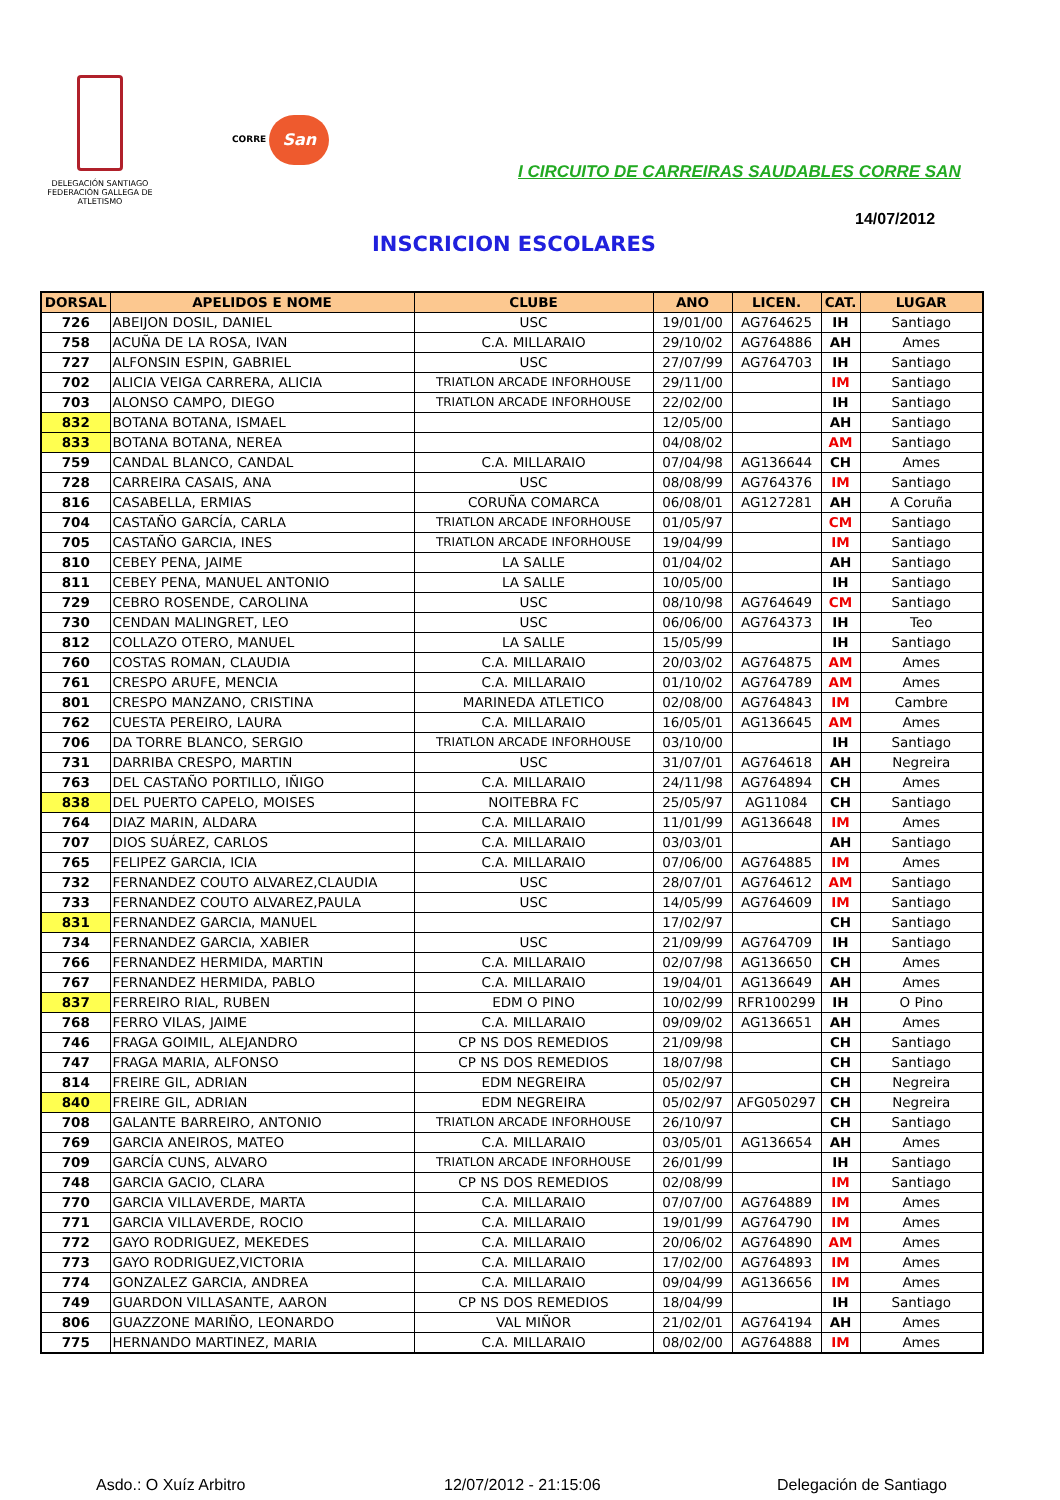DELEGACIÓN SANTIAGO
FEDERACIÓN GALLEGA DE ATLETISMO
CORRE San
I CIRCUITO DE CARREIRAS SAUDABLES CORRE SAN
14/07/2012
INSCRICION ESCOLARES
| DORSAL | APELIDOS E NOME | CLUBE | ANO | LICEN. | CAT. | LUGAR |
| --- | --- | --- | --- | --- | --- | --- |
| 726 | ABEIJON DOSIL, DANIEL | USC | 19/01/00 | AG764625 | IH | Santiago |
| 758 | ACUÑA DE LA ROSA, IVAN | C.A. MILLARAIO | 29/10/02 | AG764886 | AH | Ames |
| 727 | ALFONSIN ESPIN, GABRIEL | USC | 27/07/99 | AG764703 | IH | Santiago |
| 702 | ALICIA VEIGA CARRERA, ALICIA | TRIATLON ARCADE INFORHOUSE | 29/11/00 | | IM | Santiago |
| 703 | ALONSO CAMPO, DIEGO | TRIATLON ARCADE INFORHOUSE | 22/02/00 | | IH | Santiago |
| 832 | BOTANA BOTANA, ISMAEL | | 12/05/00 | | AH | Santiago |
| 833 | BOTANA BOTANA, NEREA | | 04/08/02 | | AM | Santiago |
| 759 | CANDAL BLANCO, CANDAL | C.A. MILLARAIO | 07/04/98 | AG136644 | CH | Ames |
| 728 | CARREIRA CASAIS, ANA | USC | 08/08/99 | AG764376 | IM | Santiago |
| 816 | CASABELLA, ERMIAS | CORUÑA COMARCA | 06/08/01 | AG127281 | AH | A Coruña |
| 704 | CASTAÑO GARCÍA, CARLA | TRIATLON ARCADE INFORHOUSE | 01/05/97 | | CM | Santiago |
| 705 | CASTAÑO GARCIA, INES | TRIATLON ARCADE INFORHOUSE | 19/04/99 | | IM | Santiago |
| 810 | CEBEY PENA, JAIME | LA SALLE | 01/04/02 | | AH | Santiago |
| 811 | CEBEY PENA, MANUEL ANTONIO | LA SALLE | 10/05/00 | | IH | Santiago |
| 729 | CEBRO ROSENDE, CAROLINA | USC | 08/10/98 | AG764649 | CM | Santiago |
| 730 | CENDAN MALINGRET, LEO | USC | 06/06/00 | AG764373 | IH | Teo |
| 812 | COLLAZO OTERO, MANUEL | LA SALLE | 15/05/99 | | IH | Santiago |
| 760 | COSTAS ROMAN, CLAUDIA | C.A. MILLARAIO | 20/03/02 | AG764875 | AM | Ames |
| 761 | CRESPO ARUFE, MENCIA | C.A. MILLARAIO | 01/10/02 | AG764789 | AM | Ames |
| 801 | CRESPO MANZANO, CRISTINA | MARINEDA ATLETICO | 02/08/00 | AG764843 | IM | Cambre |
| 762 | CUESTA PEREIRO, LAURA | C.A. MILLARAIO | 16/05/01 | AG136645 | AM | Ames |
| 706 | DA TORRE BLANCO, SERGIO | TRIATLON ARCADE INFORHOUSE | 03/10/00 | | IH | Santiago |
| 731 | DARRIBA CRESPO, MARTIN | USC | 31/07/01 | AG764618 | AH | Negreira |
| 763 | DEL CASTAÑO PORTILLO, IÑIGO | C.A. MILLARAIO | 24/11/98 | AG764894 | CH | Ames |
| 838 | DEL PUERTO CAPELO, MOISES | NOITEBRA FC | 25/05/97 | AG11084 | CH | Santiago |
| 764 | DIAZ MARIN, ALDARA | C.A. MILLARAIO | 11/01/99 | AG136648 | IM | Ames |
| 707 | DIOS SUÁREZ, CARLOS | C.A. MILLARAIO | 03/03/01 | | AH | Santiago |
| 765 | FELIPEZ GARCIA, ICIA | C.A. MILLARAIO | 07/06/00 | AG764885 | IM | Ames |
| 732 | FERNANDEZ COUTO ALVAREZ,CLAUDIA | USC | 28/07/01 | AG764612 | AM | Santiago |
| 733 | FERNANDEZ COUTO ALVAREZ,PAULA | USC | 14/05/99 | AG764609 | IM | Santiago |
| 831 | FERNANDEZ GARCIA, MANUEL | | 17/02/97 | | CH | Santiago |
| 734 | FERNANDEZ GARCIA, XABIER | USC | 21/09/99 | AG764709 | IH | Santiago |
| 766 | FERNANDEZ HERMIDA, MARTIN | C.A. MILLARAIO | 02/07/98 | AG136650 | CH | Ames |
| 767 | FERNANDEZ HERMIDA, PABLO | C.A. MILLARAIO | 19/04/01 | AG136649 | AH | Ames |
| 837 | FERREIRO RIAL, RUBEN | EDM O PINO | 10/02/99 | RFR100299 | IH | O Pino |
| 768 | FERRO VILAS, JAIME | C.A. MILLARAIO | 09/09/02 | AG136651 | AH | Ames |
| 746 | FRAGA GOIMIL, ALEJANDRO | CP NS DOS REMEDIOS | 21/09/98 | | CH | Santiago |
| 747 | FRAGA MARIA, ALFONSO | CP NS DOS REMEDIOS | 18/07/98 | | CH | Santiago |
| 814 | FREIRE GIL, ADRIAN | EDM NEGREIRA | 05/02/97 | | CH | Negreira |
| 840 | FREIRE GIL, ADRIAN | EDM NEGREIRA | 05/02/97 | AFG050297 | CH | Negreira |
| 708 | GALANTE BARREIRO, ANTONIO | TRIATLON ARCADE INFORHOUSE | 26/10/97 | | CH | Santiago |
| 769 | GARCIA ANEIROS, MATEO | C.A. MILLARAIO | 03/05/01 | AG136654 | AH | Ames |
| 709 | GARCÍA CUNS, ALVARO | TRIATLON ARCADE INFORHOUSE | 26/01/99 | | IH | Santiago |
| 748 | GARCIA GACIO, CLARA | CP NS DOS REMEDIOS | 02/08/99 | | IM | Santiago |
| 770 | GARCIA VILLAVERDE, MARTA | C.A. MILLARAIO | 07/07/00 | AG764889 | IM | Ames |
| 771 | GARCIA VILLAVERDE, ROCIO | C.A. MILLARAIO | 19/01/99 | AG764790 | IM | Ames |
| 772 | GAYO RODRIGUEZ, MEKEDES | C.A. MILLARAIO | 20/06/02 | AG764890 | AM | Ames |
| 773 | GAYO RODRIGUEZ,VICTORIA | C.A. MILLARAIO | 17/02/00 | AG764893 | IM | Ames |
| 774 | GONZALEZ GARCIA, ANDREA | C.A. MILLARAIO | 09/04/99 | AG136656 | IM | Ames |
| 749 | GUARDON VILLASANTE, AARON | CP NS DOS REMEDIOS | 18/04/99 | | IH | Santiago |
| 806 | GUAZZONE MARIÑO, LEONARDO | VAL MIÑOR | 21/02/01 | AG764194 | AH | Ames |
| 775 | HERNANDO MARTINEZ, MARIA | C.A. MILLARAIO | 08/02/00 | AG764888 | IM | Ames |
Asdo.: O Xuíz Arbitro 12/07/2012 - 21:15:06 Delegación de Santiago